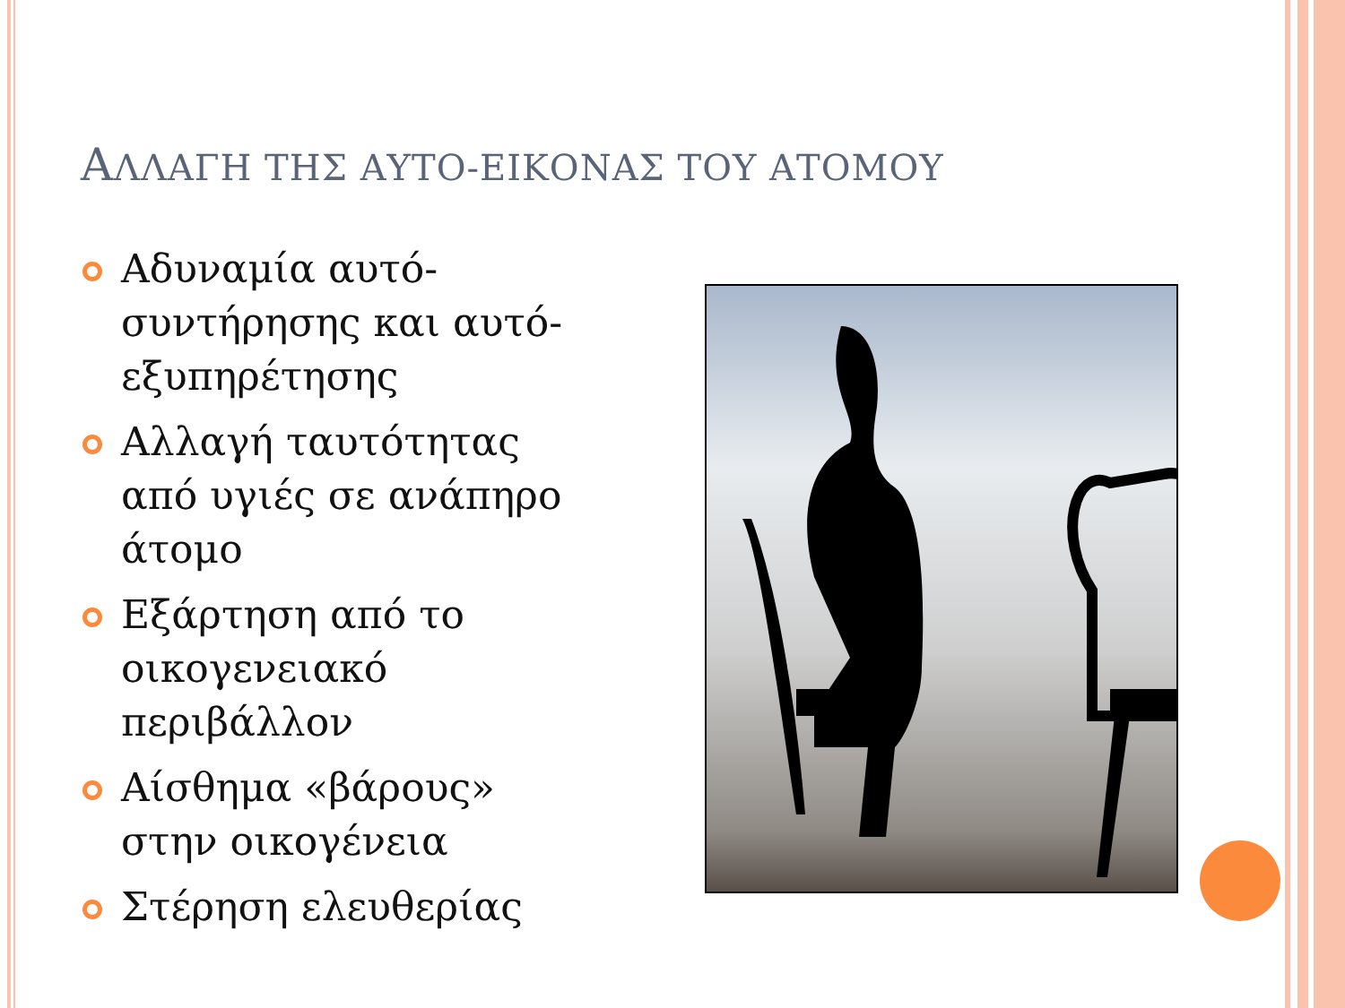ΑΛΛΑΓΗ ΤΗΣ ΑΥΤΟ-ΕΙΚΟΝΑΣ ΤΟΥ ΑΤΟΜΟΥ
Αδυναμία αυτό-συντήρησης και αυτό-εξυπηρέτησης
Αλλαγή ταυτότητας από υγιές σε ανάπηρο άτομο
Εξάρτηση από το οικογενειακό περιβάλλον
Αίσθημα «βάρους» στην οικογένεια
Στέρηση ελευθερίας